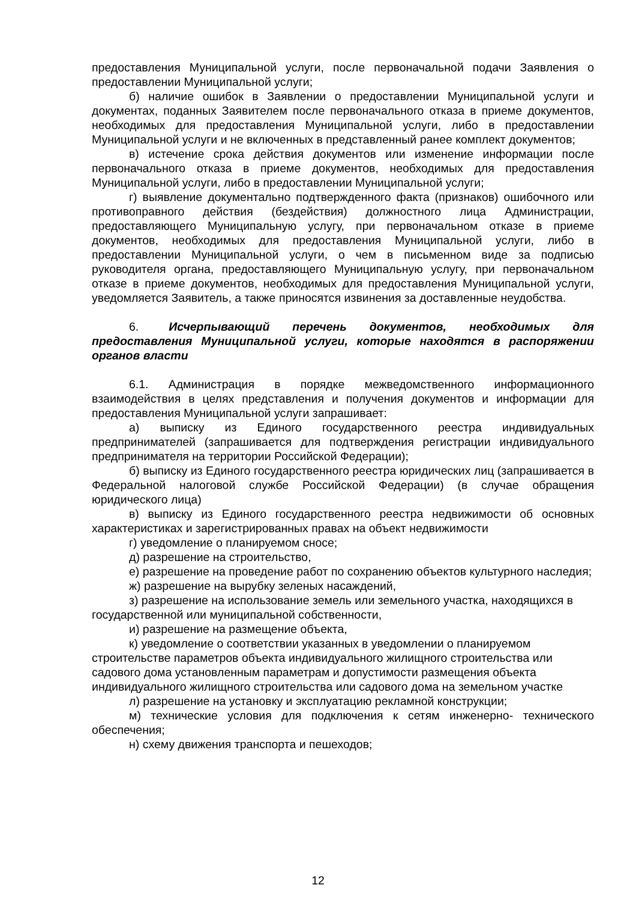предоставления Муниципальной услуги, после первоначальной подачи Заявления о предоставлении Муниципальной услуги;
б) наличие ошибок в Заявлении о предоставлении Муниципальной услуги и документах, поданных Заявителем после первоначального отказа в приеме документов, необходимых для предоставления Муниципальной услуги, либо в предоставлении Муниципальной услуги и не включенных в представленный ранее комплект документов;
в) истечение срока действия документов или изменение информации после первоначального отказа в приеме документов, необходимых для предоставления Муниципальной услуги, либо в предоставлении Муниципальной услуги;
г) выявление документально подтвержденного факта (признаков) ошибочного или противоправного действия (бездействия) должностного лица Администрации, предоставляющего Муниципальную услугу, при первоначальном отказе в приеме документов, необходимых для предоставления Муниципальной услуги, либо в предоставлении Муниципальной услуги, о чем в письменном виде за подписью руководителя органа, предоставляющего Муниципальную услугу, при первоначальном отказе в приеме документов, необходимых для предоставления Муниципальной услуги, уведомляется Заявитель, а также приносятся извинения за доставленные неудобства.
6. Исчерпывающий перечень документов, необходимых для предоставления Муниципальной услуги, которые находятся в распоряжении органов власти
6.1. Администрация в порядке межведомственного информационного взаимодействия в целях представления и получения документов и информации для предоставления Муниципальной услуги запрашивает:
а) выписку из Единого государственного реестра индивидуальных предпринимателей (запрашивается для подтверждения регистрации индивидуального предпринимателя на территории Российской Федерации);
б) выписку из Единого государственного реестра юридических лиц (запрашивается в Федеральной налоговой службе Российской Федерации) (в случае обращения юридического лица)
в) выписку из Единого государственного реестра недвижимости об основных характеристиках и зарегистрированных правах на объект недвижимости
г) уведомление о планируемом сносе;
д) разрешение на строительство,
е) разрешение на проведение работ по сохранению объектов культурного наследия;
ж) разрешение на вырубку зеленых насаждений,
з) разрешение на использование земель или земельного участка, находящихся в государственной или муниципальной собственности,
и) разрешение на размещение объекта,
к) уведомление о соответствии указанных в уведомлении о планируемом строительстве параметров объекта индивидуального жилищного строительства или садового дома установленным параметрам и допустимости размещения объекта индивидуального жилищного строительства или садового дома на земельном участке
л) разрешение на установку и эксплуатацию рекламной конструкции;
м) технические условия для подключения к сетям инженерно- технического обеспечения;
н) схему движения транспорта и пешеходов;
12